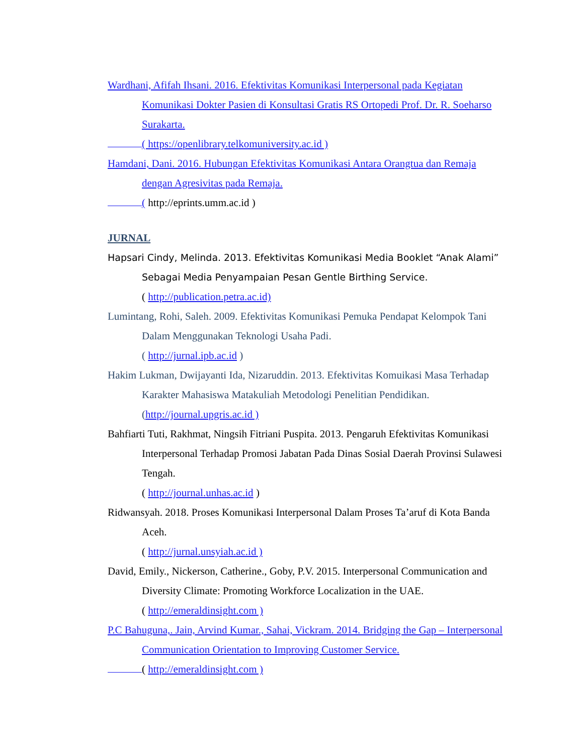Wardhani, Afifah Ihsani. 2016. Efektivitas Komunikasi Interpersonal pada Kegiatan Komunikasi Dokter Pasien di Konsultasi Gratis RS Ortopedi Prof. Dr. R. Soeharso Surakarta.
( https://openlibrary.telkomuniversity.ac.id )
Hamdani, Dani. 2016. Hubungan Efektivitas Komunikasi Antara Orangtua dan Remaja dengan Agresivitas pada Remaja.
( http://eprints.umm.ac.id )
JURNAL
Hapsari Cindy, Melinda. 2013. Efektivitas Komunikasi Media Booklet “Anak Alami” Sebagai Media Penyampaian Pesan Gentle Birthing Service.
( http://publication.petra.ac.id)
Lumintang, Rohi, Saleh. 2009. Efektivitas Komunikasi Pemuka Pendapat Kelompok Tani Dalam Menggunakan Teknologi Usaha Padi.
( http://jurnal.ipb.ac.id )
Hakim Lukman, Dwijayanti Ida, Nizaruddin. 2013. Efektivitas Komuikasi Masa Terhadap Karakter Mahasiswa Matakuliah Metodologi Penelitian Pendidikan.
(http://journal.upgris.ac.id )
Bahfiarti Tuti, Rakhmat, Ningsih Fitriani Puspita. 2013. Pengaruh Efektivitas Komunikasi Interpersonal Terhadap Promosi Jabatan Pada Dinas Sosial Daerah Provinsi Sulawesi Tengah.
( http://journal.unhas.ac.id )
Ridwansyah. 2018. Proses Komunikasi Interpersonal Dalam Proses Ta’aruf di Kota Banda Aceh.
( http://jurnal.unsyiah.ac.id )
David, Emily., Nickerson, Catherine., Goby, P.V. 2015. Interpersonal Communication and Diversity Climate: Promoting Workforce Localization in the UAE.
( http://emeraldinsight.com )
P.C Bahuguna,. Jain, Arvind Kumar., Sahai, Vickram. 2014. Bridging the Gap – Interpersonal Communication Orientation to Improving Customer Service.
( http://emeraldinsight.com )